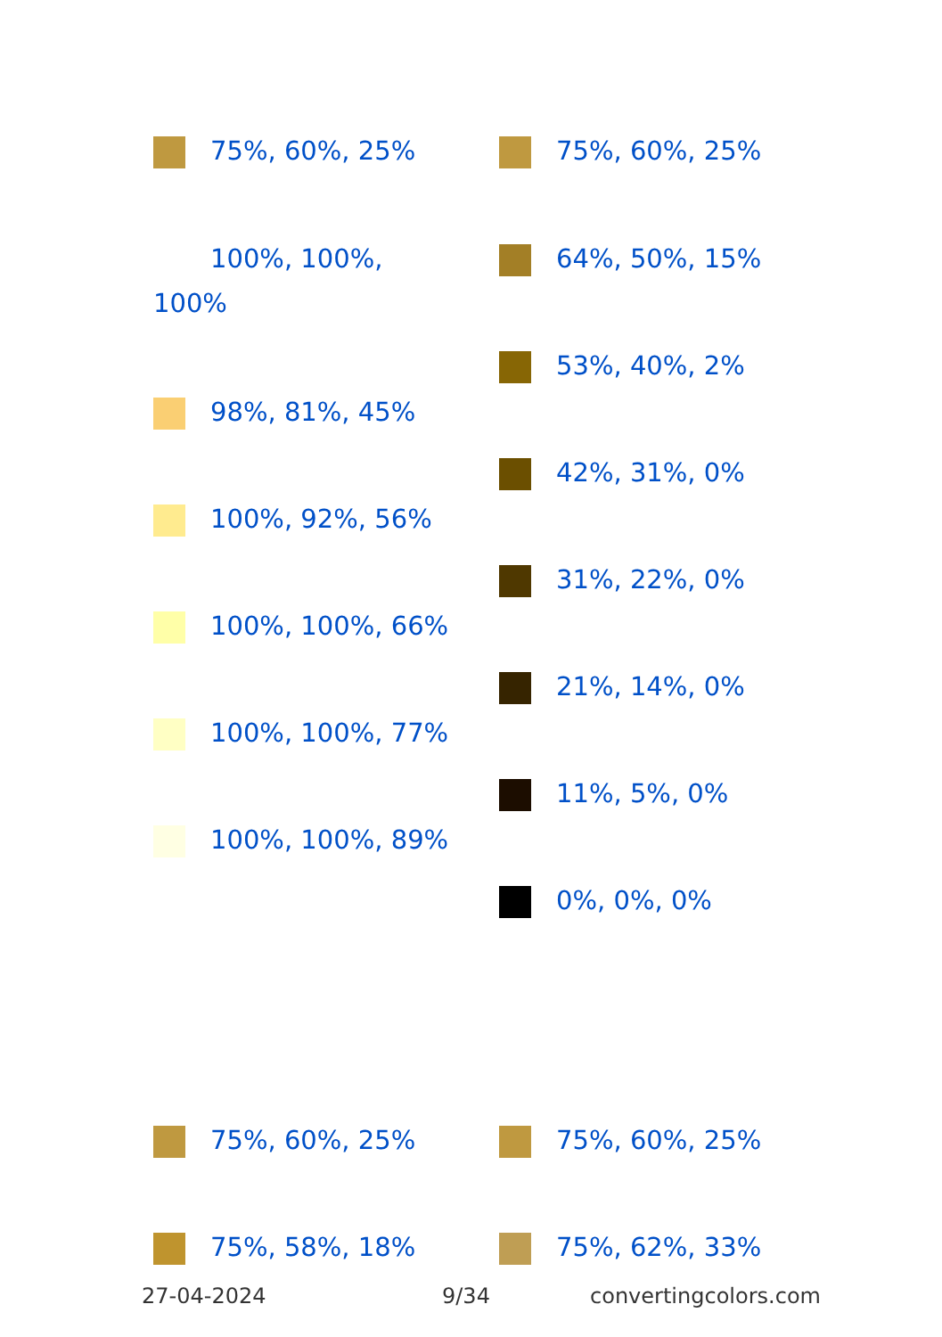75%, 60%, 25%
100%, 100%, 100%
98%, 81%, 45%
100%, 92%, 56%
100%, 100%, 66%
100%, 100%, 77%
100%, 100%, 89%
75%, 60%, 25%
64%, 50%, 15%
53%, 40%, 2%
42%, 31%, 0%
31%, 22%, 0%
21%, 14%, 0%
11%, 5%, 0%
0%, 0%, 0%
75%, 60%, 25% 75%, 60%, 25%
75%, 58%, 18% 75%, 62%, 33%
27-04-2024 9/34 convertingcolors.com